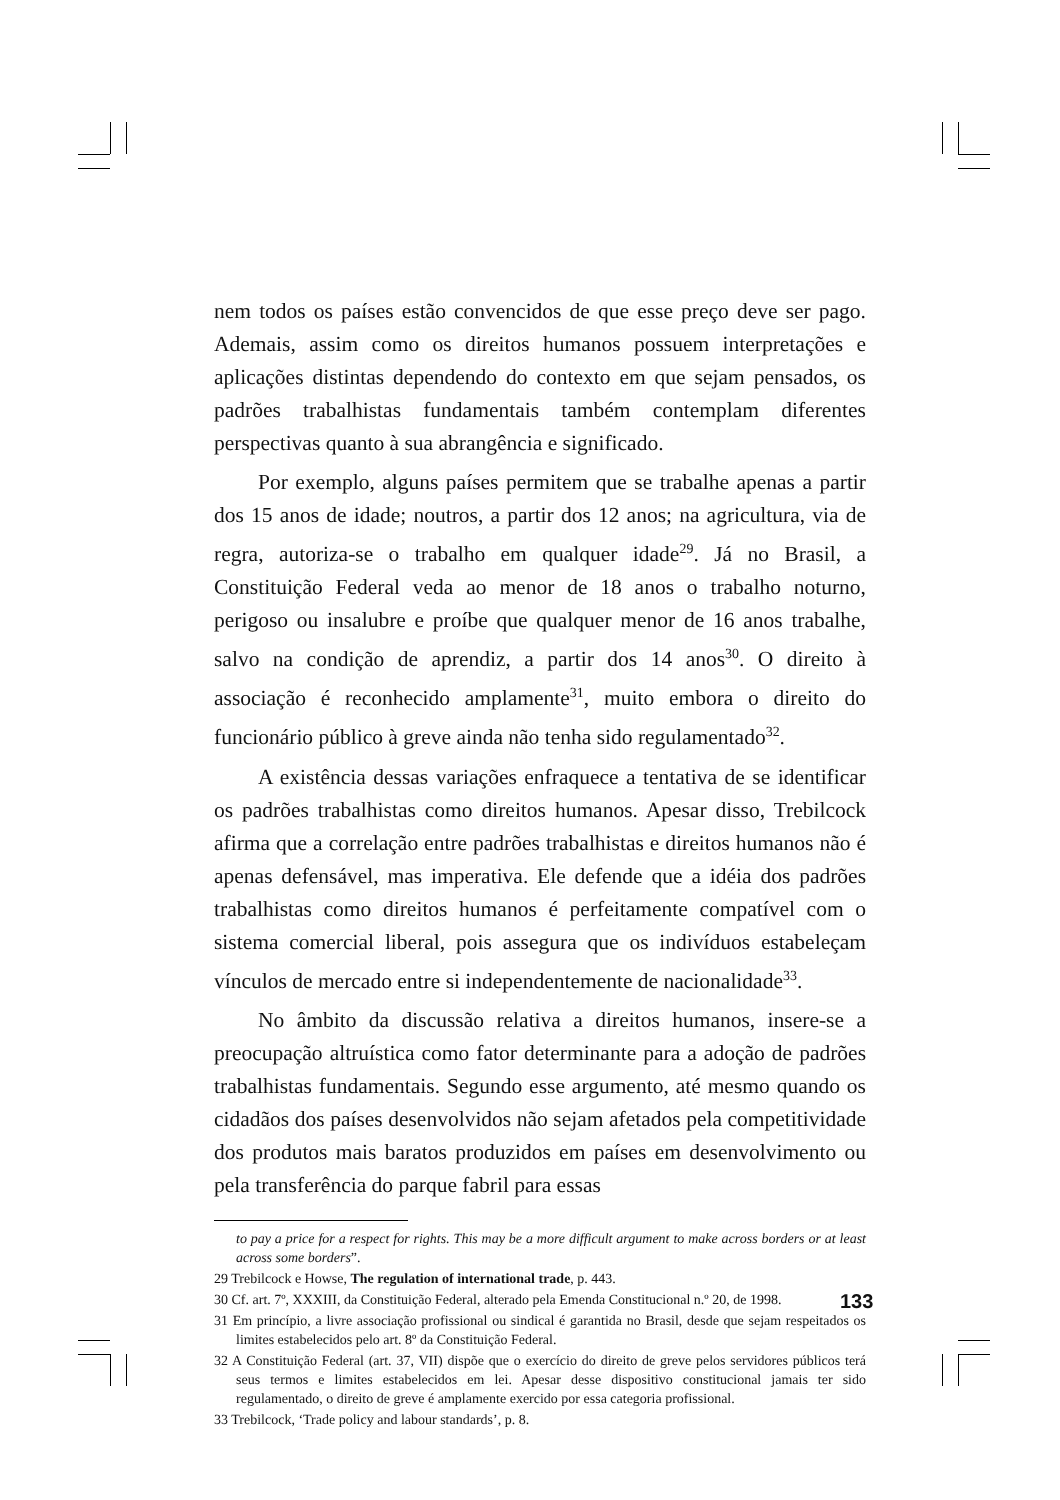nem todos os países estão convencidos de que esse preço deve ser pago. Ademais, assim como os direitos humanos possuem interpretações e aplicações distintas dependendo do contexto em que sejam pensados, os padrões trabalhistas fundamentais também contemplam diferentes perspectivas quanto à sua abrangência e significado.
Por exemplo, alguns países permitem que se trabalhe apenas a partir dos 15 anos de idade; noutros, a partir dos 12 anos; na agricultura, via de regra, autoriza-se o trabalho em qualquer idade<sup>29</sup>. Já no Brasil, a Constituição Federal veda ao menor de 18 anos o trabalho noturno, perigoso ou insalubre e proíbe que qualquer menor de 16 anos trabalhe, salvo na condição de aprendiz, a partir dos 14 anos<sup>30</sup>. O direito à associação é reconhecido amplamente<sup>31</sup>, muito embora o direito do funcionário público à greve ainda não tenha sido regulamentado<sup>32</sup>.
A existência dessas variações enfraquece a tentativa de se identificar os padrões trabalhistas como direitos humanos. Apesar disso, Trebilcock afirma que a correlação entre padrões trabalhistas e direitos humanos não é apenas defensável, mas imperativa. Ele defende que a idéia dos padrões trabalhistas como direitos humanos é perfeitamente compatível com o sistema comercial liberal, pois assegura que os indivíduos estabeleçam vínculos de mercado entre si independentemente de nacionalidade<sup>33</sup>.
No âmbito da discussão relativa a direitos humanos, insere-se a preocupação altruística como fator determinante para a adoção de padrões trabalhistas fundamentais. Segundo esse argumento, até mesmo quando os cidadãos dos países desenvolvidos não sejam afetados pela competitividade dos produtos mais baratos produzidos em países em desenvolvimento ou pela transferência do parque fabril para essas
to pay a price for a respect for rights. This may be a more difficult argument to make across borders or at least across some borders”.
29 Trebilcock e Howse, The regulation of international trade, p. 443.
30 Cf. art. 7º, XXXIII, da Constituição Federal, alterado pela Emenda Constitucional n.º 20, de 1998.
31 Em princípio, a livre associação profissional ou sindical é garantida no Brasil, desde que sejam respeitados os limites estabelecidos pelo art. 8º da Constituição Federal.
32 A Constituição Federal (art. 37, VII) dispõe que o exercício do direito de greve pelos servidores públicos terá seus termos e limites estabelecidos em lei. Apesar desse dispositivo constitucional jamais ter sido regulamentado, o direito de greve é amplamente exercido por essa categoria profissional.
33 Trebilcock, ‘Trade policy and labour standards’, p. 8.
133